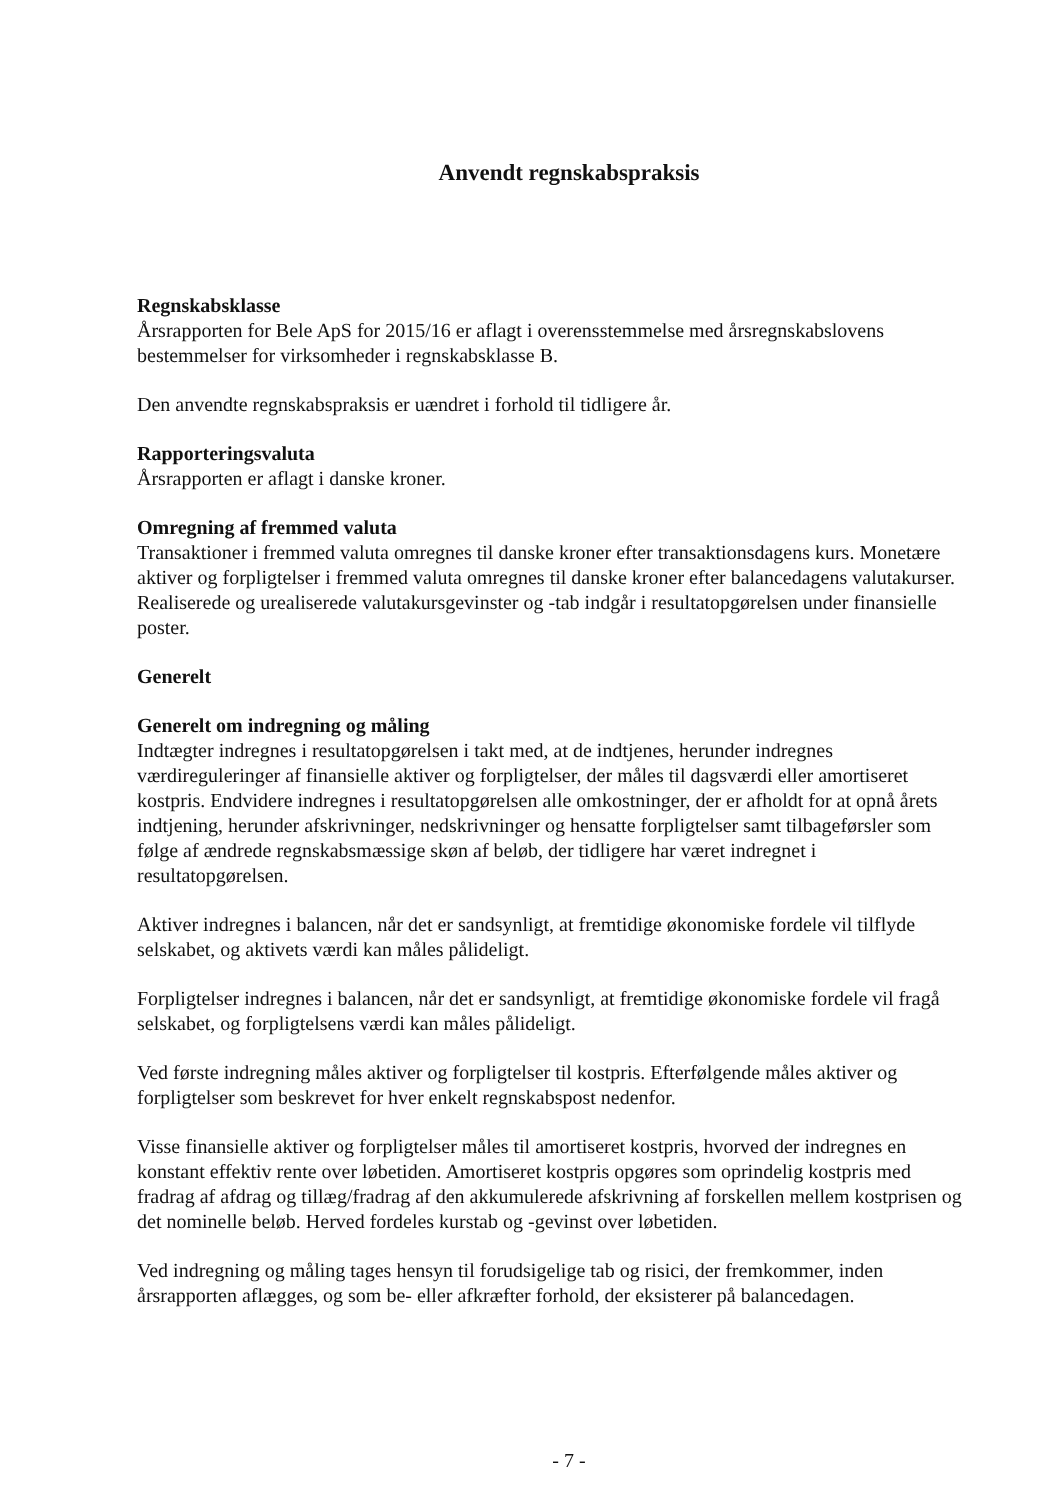Anvendt regnskabspraksis
Regnskabsklasse
Årsrapporten for Bele ApS for 2015/16 er aflagt i overensstemmelse med årsregnskabslovens bestemmelser for virksomheder i regnskabsklasse B.
Den anvendte regnskabspraksis er uændret i forhold til tidligere år.
Rapporteringsvaluta
Årsrapporten er aflagt i danske kroner.
Omregning af fremmed valuta
Transaktioner i fremmed valuta omregnes til danske kroner efter transaktionsdagens kurs. Monetære aktiver og forpligtelser i fremmed valuta omregnes til danske kroner efter balancedagens valutakurser. Realiserede og urealiserede valutakursgevinster og -tab indgår i resultatopgørelsen under finansielle poster.
Generelt
Generelt om indregning og måling
Indtægter indregnes i resultatopgørelsen i takt med, at de indtjenes, herunder indregnes værdireguleringer af finansielle aktiver og forpligtelser, der måles til dagsværdi eller amortiseret kostpris. Endvidere indregnes i resultatopgørelsen alle omkostninger, der er afholdt for at opnå årets indtjening, herunder afskrivninger, nedskrivninger og hensatte forpligtelser samt tilbageførsler som følge af ændrede regnskabsmæssige skøn af beløb, der tidligere har været indregnet i resultatopgørelsen.
Aktiver indregnes i balancen, når det er sandsynligt, at fremtidige økonomiske fordele vil tilflyde selskabet, og aktivets værdi kan måles pålideligt.
Forpligtelser indregnes i balancen, når det er sandsynligt, at fremtidige økonomiske fordele vil fragå selskabet, og forpligtelsens værdi kan måles pålideligt.
Ved første indregning måles aktiver og forpligtelser til kostpris. Efterfølgende måles aktiver og forpligtelser som beskrevet for hver enkelt regnskabspost nedenfor.
Visse finansielle aktiver og forpligtelser måles til amortiseret kostpris, hvorved der indregnes en konstant effektiv rente over løbetiden. Amortiseret kostpris opgøres som oprindelig kostpris med fradrag af afdrag og tillæg/fradrag af den akkumulerede afskrivning af forskellen mellem kostprisen og det nominelle beløb. Herved fordeles kurstab og -gevinst over løbetiden.
Ved indregning og måling tages hensyn til forudsigelige tab og risici, der fremkommer, inden årsrapporten aflægges, og som be- eller afkræfter forhold, der eksisterer på balancedagen.
- 7 -